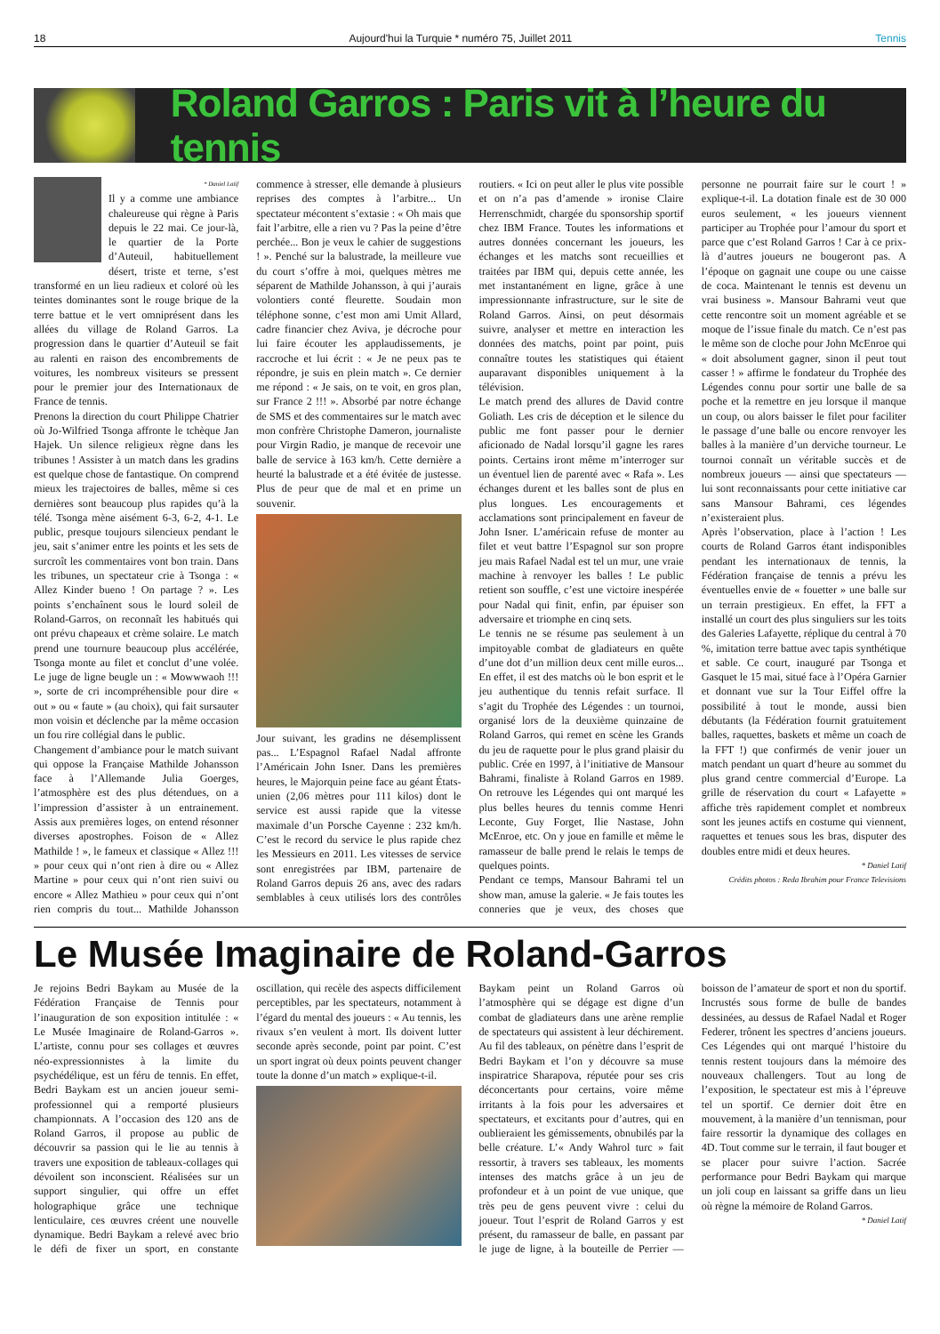18 Aujourd'hui la Turquie * numéro 75, Juillet 2011 Tennis
Roland Garros : Paris vit à l’heure du tennis
* Daniel Latif
Il y a comme une ambiance chaleureuse qui règne à Paris depuis le 22 mai. Ce jour-là, le quartier de la Porte d’Auteuil, habituellement désert, triste et terne, s’est transformé en un lieu radieux et coloré où les teintes dominantes sont le rouge brique de la terre battue et le vert omniprésent dans les allées du village de Roland Garros. La progression dans le quartier d’Auteuil se fait au ralenti en raison des encombrements de voitures, les nombreux visiteurs se pressent pour le premier jour des Internationaux de France de tennis.
Prenons la direction du court Philippe Chatrier où Jo-Wilfried Tsonga affronte le tchèque Jan Hajek. Un silence religieux règne dans les tribunes ! Assister à un match dans les gradins est quelque chose de fantastique. On comprend mieux les trajectoires de balles, même si ces dernières sont beaucoup plus rapides qu’à la télé. Tsonga mène aisément 6-3, 6-2, 4-1. Le public, presque toujours silencieux pendant le jeu, sait s’animer entre les points et les sets de surcroît les commentaires vont bon train. Dans les tribunes, un spectateur crie à Tsonga : « Allez Kinder bueno ! On partage ? ». Les points s’enchaînent sous le lourd soleil de Roland-Garros, on reconnaît les habitués qui ont prévu chapeaux et crème solaire. Le match prend une tournure beaucoup plus accélérée, Tsonga monte au filet et conclut d’une volée. Le juge de ligne beugle un : « Mowwwaoh !!! », sorte de cri incompréhensible pour dire « out » ou « faute » (au choix), qui fait sursauter mon voisin et déclenche par la même occasion un fou rire collégial dans le public.
Changement d’ambiance pour le match suivant qui oppose la Française Mathilde Johansson face à l’Allemande Julia Goerges, l’atmosphère est des plus détendues, on a l’impression d’assister à un entrainement. Assis aux premières loges, on entend résonner diverses apostrophes. Foison de « Allez Mathilde ! », le fameux et classique « Allez !!! » pour ceux qui n’ont rien à dire ou « Allez Martine » pour ceux qui n’ont rien suivi ou encore « Allez Mathieu » pour ceux qui n’ont rien compris du tout... Mathilde Johansson commence à stresser, elle demande à plusieurs reprises des comptes à l’arbitre... Un spectateur mécontent s’extasie : « Oh mais que fait l’arbitre, elle a rien vu ? Pas la peine d’être perchée... Bon je veux le cahier de suggestions ! ». Penché sur la balustrade, la meilleure vue du court s’offre à moi, quelques mètres me séparent de Mathilde Johansson, à qui j’aurais volontiers conté fleurette. Soudain mon téléphone sonne, c’est mon ami Umit Allard, cadre financier chez Aviva, je décroche pour lui faire écouter les applaudissements, je raccroche et lui écrit : « Je ne peux pas te répondre, je suis en plein match ». Ce dernier me répond : « Je sais, on te voit, en gros plan, sur France 2 !!! ». Absorbé par notre échange de SMS et des commentaires sur le match avec mon confrère Christophe Dameron, journaliste pour Virgin Radio, je manque de recevoir une balle de service à 163 km/h. Cette dernière a heurté la balustrade et a été évitée de justesse. Plus de peur que de mal et en prime un souvenir.
Jour suivant, les gradins ne désemplissent pas... L’Espagnol Rafael Nadal affronte l’Américain John Isner. Dans les premières heures, le Majorquin peine face au géant États-unien (2,06 mètres pour 111 kilos) dont le service est aussi rapide que la vitesse maximale d’un Porsche Cayenne : 232 km/h. C’est le record du service le plus rapide chez les Messieurs en 2011. Les vitesses de service sont enregistrées par IBM, partenaire de Roland Garros depuis 26 ans, avec des radars semblables à ceux utilisés lors des contrôles routiers. « Ici on peut aller le plus vite possible et on n’a pas d’amende » ironise Claire Herrenschmidt, chargée du sponsorship sportif chez IBM France. Toutes les informations et autres données concernant les joueurs, les échanges et les matchs sont recueillies et traitées par IBM qui, depuis cette année, les met instantanément en ligne, grâce à une impressionnante infrastructure, sur le site de Roland Garros. Ainsi, on peut désormais suivre, analyser et mettre en interaction les données des matchs, point par point, puis connaître toutes les statistiques qui étaient auparavant disponibles uniquement à la télévision.
Le match prend des allures de David contre Goliath. Les cris de déception et le silence du public me font passer pour le dernier aficionado de Nadal lorsqu’il gagne les rares points. Certains iront même m’interroger sur un éventuel lien de parenté avec « Rafa ». Les échanges durent et les balles sont de plus en plus longues. Les encouragements et acclamations sont principalement en faveur de John Isner. L’américain refuse de monter au filet et veut battre l’Espagnol sur son propre jeu mais Rafael Nadal est tel un mur, une vraie machine à renvoyer les balles ! Le public retient son souffle, c’est une victoire inespérée pour Nadal qui finit, enfin, par épuiser son adversaire et triomphe en cinq sets.
Le tennis ne se résume pas seulement à un impitoyable combat de gladiateurs en quête d’une dot d’un million deux cent mille euros... En effet, il est des matchs où le bon esprit et le jeu authentique du tennis refait surface. Il s’agit du Trophée des Légendes : un tournoi, organisé lors de la deuxième quinzaine de Roland Garros, qui remet en scène les Grands du jeu de raquette pour le plus grand plaisir du public. Crée en 1997, à l’initiative de Mansour Bahrami, finaliste à Roland Garros en 1989. On retrouve les Légendes qui ont marqué les plus belles heures du tennis comme Henri Leconte, Guy Forget, Ilie Nastase, John McEnroe, etc. On y joue en famille et même le ramasseur de balle prend le relais le temps de quelques points.
Pendant ce temps, Mansour Bahrami tel un show man, amuse la galerie. « Je fais toutes les conneries que je veux, des choses que personne ne pourrait faire sur le court ! » explique-t-il. La dotation finale est de 30 000 euros seulement, « les joueurs viennent participer au Trophée pour l’amour du sport et parce que c’est Roland Garros ! Car à ce prix-là d’autres joueurs ne bougeront pas. A l’époque on gagnait une coupe ou une caisse de coca. Maintenant le tennis est devenu un vrai business ». Mansour Bahrami veut que cette rencontre soit un moment agréable et se moque de l’issue finale du match. Ce n’est pas le même son de cloche pour John McEnroe qui « doit absolument gagner, sinon il peut tout casser ! » affirme le fondateur du Trophée des Légendes connu pour sortir une balle de sa poche et la remettre en jeu lorsque il manque un coup, ou alors baisser le filet pour faciliter le passage d’une balle ou encore renvoyer les balles à la manière d’un derviche tourneur. Le tournoi connaît un véritable succès et de nombreux joueurs — ainsi que spectateurs — lui sont reconnaissants pour cette initiative car sans Mansour Bahrami, ces légendes n’existeraient plus.
Après l’observation, place à l’action ! Les courts de Roland Garros étant indisponibles pendant les internationaux de tennis, la Fédération française de tennis a prévu les éventuelles envie de « fouetter » une balle sur un terrain prestigieux. En effet, la FFT a installé un court des plus singuliers sur les toits des Galeries Lafayette, réplique du central à 70 %, imitation terre battue avec tapis synthétique et sable. Ce court, inauguré par Tsonga et Gasquet le 15 mai, situé face à l’Opéra Garnier et donnant vue sur la Tour Eiffel offre la possibilité à tout le monde, aussi bien débutants (la Fédération fournit gratuitement balles, raquettes, baskets et même un coach de la FFT !) que confirmés de venir jouer un match pendant un quart d’heure au sommet du plus grand centre commercial d’Europe. La grille de réservation du court « Lafayette » affiche très rapidement complet et nombreux sont les jeunes actifs en costume qui viennent, raquettes et tenues sous les bras, disputer des doubles entre midi et deux heures.
* Daniel Latif
Crédits photos : Reda Ibrahim pour France Televisions
Le Musée Imaginaire de Roland-Garros
Je rejoins Bedri Baykam au Musée de la Fédération Française de Tennis pour l’inauguration de son exposition intitulée : « Le Musée Imaginaire de Roland-Garros ». L’artiste, connu pour ses collages et œuvres néo-expressionnistes à la limite du psychédélique, est un féru de tennis. En effet, Bedri Baykam est un ancien joueur semi-professionnel qui a remporté plusieurs championnats. A l’occasion des 120 ans de Roland Garros, il propose au public de découvrir sa passion qui le lie au tennis à travers une exposition de tableaux-collages qui dévoilent son inconscient. Réalisées sur un support singulier, qui offre un effet holographique grâce une technique lenticulaire, ces œuvres créent une nouvelle dynamique. Bedri Baykam a relevé avec brio le défi de fixer un sport, en constante oscillation, qui recèle des aspects difficilement perceptibles, par les spectateurs, notamment à l’égard du mental des joueurs : « Au tennis, les rivaux s’en veulent à mort. Ils doivent lutter seconde après seconde, point par point. C’est un sport ingrat où deux points peuvent changer toute la donne d’un match » explique-t-il.
Baykam peint un Roland Garros où l’atmosphère qui se dégage est digne d’un combat de gladiateurs dans une arène remplie de spectateurs qui assistent à leur déchirement. Au fil des tableaux, on pénètre dans l’esprit de Bedri Baykam et l’on y découvre sa muse inspiratrice Sharapova, réputée pour ses cris déconcertants pour certains, voire même irritants à la fois pour les adversaires et spectateurs, et excitants pour d’autres, qui en oublieraient les gémissements, obnubilés par la belle créature. L’« Andy Wahrol turc » fait ressortir, à travers ses tableaux, les moments intenses des matchs grâce à un jeu de profondeur et à un point de vue unique, que très peu de gens peuvent vivre : celui du joueur. Tout l’esprit de Roland Garros y est présent, du ramasseur de balle, en passant par le juge de ligne, à la bouteille de Perrier — boisson de l’amateur de sport et non du sportif. Incrustés sous forme de bulle de bandes dessinées, au dessus de Rafael Nadal et Roger Federer, trônent les spectres d’anciens joueurs. Ces Légendes qui ont marqué l’histoire du tennis restent toujours dans la mémoire des nouveaux challengers. Tout au long de l’exposition, le spectateur est mis à l’épreuve tel un sportif. Ce dernier doit être en mouvement, à la manière d’un tennisman, pour faire ressortir la dynamique des collages en 4D. Tout comme sur le terrain, il faut bouger et se placer pour suivre l’action. Sacrée performance pour Bedri Baykam qui marque un joli coup en laissant sa griffe dans un lieu où règne la mémoire de Roland Garros.
* Daniel Latif